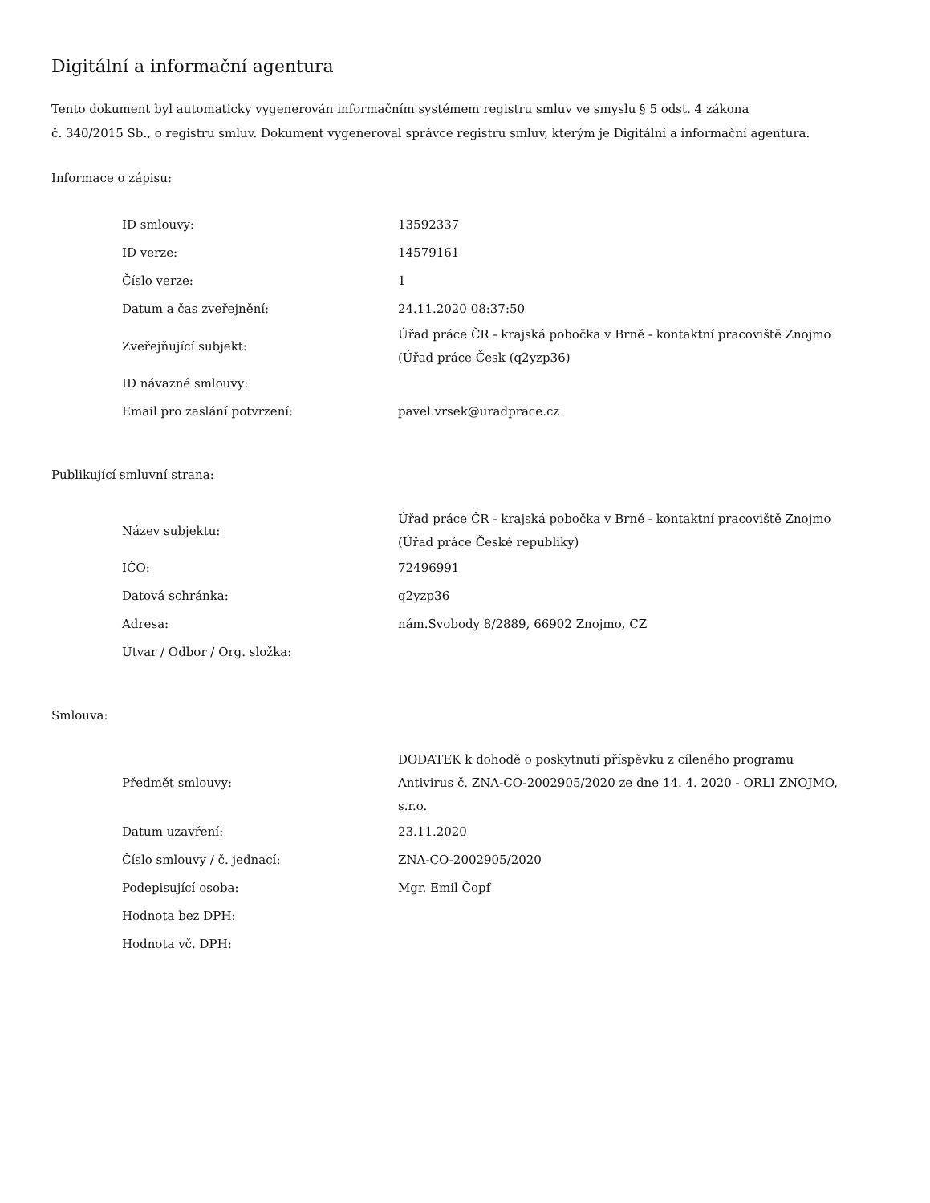Digitální a informační agentura
Tento dokument byl automaticky vygenerován informačním systémem registru smluv ve smyslu § 5 odst. 4 zákona
č. 340/2015 Sb., o registru smluv. Dokument vygeneroval správce registru smluv, kterým je Digitální a informační agentura.
Informace o zápisu:
| ID smlouvy: | 13592337 |
| ID verze: | 14579161 |
| Číslo verze: | 1 |
| Datum a čas zveřejnění: | 24.11.2020 08:37:50 |
| Zveřejňující subjekt: | Úřad práce ČR - krajská pobočka v Brně - kontaktní pracoviště Znojmo (Úřad práce Česk (q2yzp36) |
| ID návazné smlouvy: | |
| Email pro zaslání potvrzení: | pavel.vrsek@uradprace.cz |
Publikující smluvní strana:
| Název subjektu: | Úřad práce ČR - krajská pobočka v Brně - kontaktní pracoviště Znojmo (Úřad práce České republiky) |
| IČO: | 72496991 |
| Datová schránka: | q2yzp36 |
| Adresa: | nám.Svobody 8/2889, 66902 Znojmo, CZ |
| Útvar / Odbor / Org. složka: | |
Smlouva:
| Předmět smlouvy: | DODATEK k dohodě o poskytnutí příspěvku z cíleného programu Antivirus č. ZNA-CO-2002905/2020 ze dne 14. 4. 2020 - ORLI ZNOJMO, s.r.o. |
| Datum uzavření: | 23.11.2020 |
| Číslo smlouvy / č. jednací: | ZNA-CO-2002905/2020 |
| Podepisující osoba: | Mgr. Emil Čopf |
| Hodnota bez DPH: | |
| Hodnota vč. DPH: | |